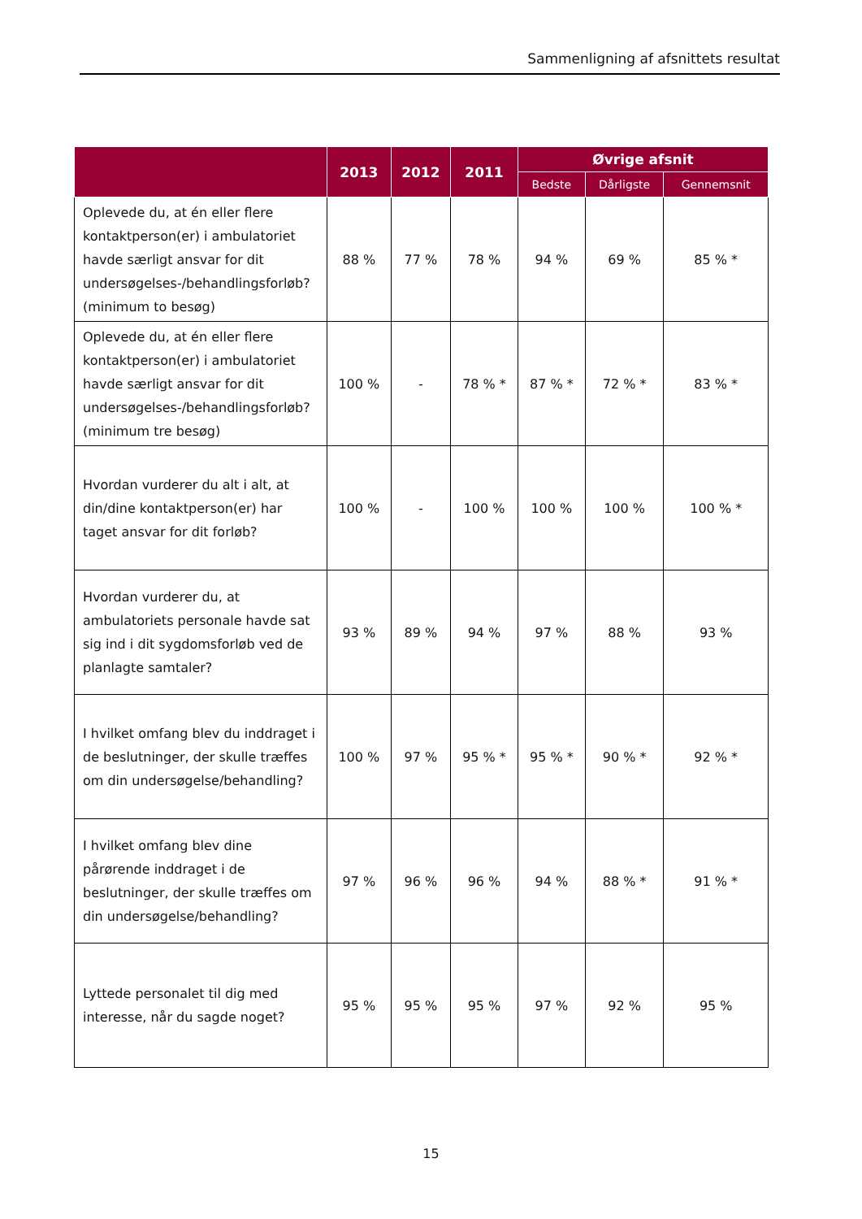Sammenligning af afsnittets resultat
| | 2013 | 2012 | 2011 | Øvrige afsnit | | |
| --- | --- | --- | --- | --- | --- | --- |
| | | | | Bedste | Dårligste | Gennemsnit |
| Oplevede du, at én eller flere kontaktperson(er) i ambulatoriet havde særligt ansvar for dit undersøgelses-/behandlingsforløb? (minimum to besøg) | 88 % | 77 % | 78 % | 94 % | 69 % | 85 % * |
| Oplevede du, at én eller flere kontaktperson(er) i ambulatoriet havde særligt ansvar for dit undersøgelses-/behandlingsforløb? (minimum tre besøg) | 100 % | - | 78 % * | 87 % * | 72 % * | 83 % * |
| Hvordan vurderer du alt i alt, at din/dine kontaktperson(er) har taget ansvar for dit forløb? | 100 % | - | 100 % | 100 % | 100 % | 100 % * |
| Hvordan vurderer du, at ambulatoriets personale havde sat sig ind i dit sygdomsforløb ved de planlagte samtaler? | 93 % | 89 % | 94 % | 97 % | 88 % | 93 % |
| I hvilket omfang blev du inddraget i de beslutninger, der skulle træffes om din undersøgelse/behandling? | 100 % | 97 % | 95 % * | 95 % * | 90 % * | 92 % * |
| I hvilket omfang blev dine pårørende inddraget i de beslutninger, der skulle træffes om din undersøgelse/behandling? | 97 % | 96 % | 96 % | 94 % | 88 % * | 91 % * |
| Lyttede personalet til dig med interesse, når du sagde noget? | 95 % | 95 % | 95 % | 97 % | 92 % | 95 % |
15